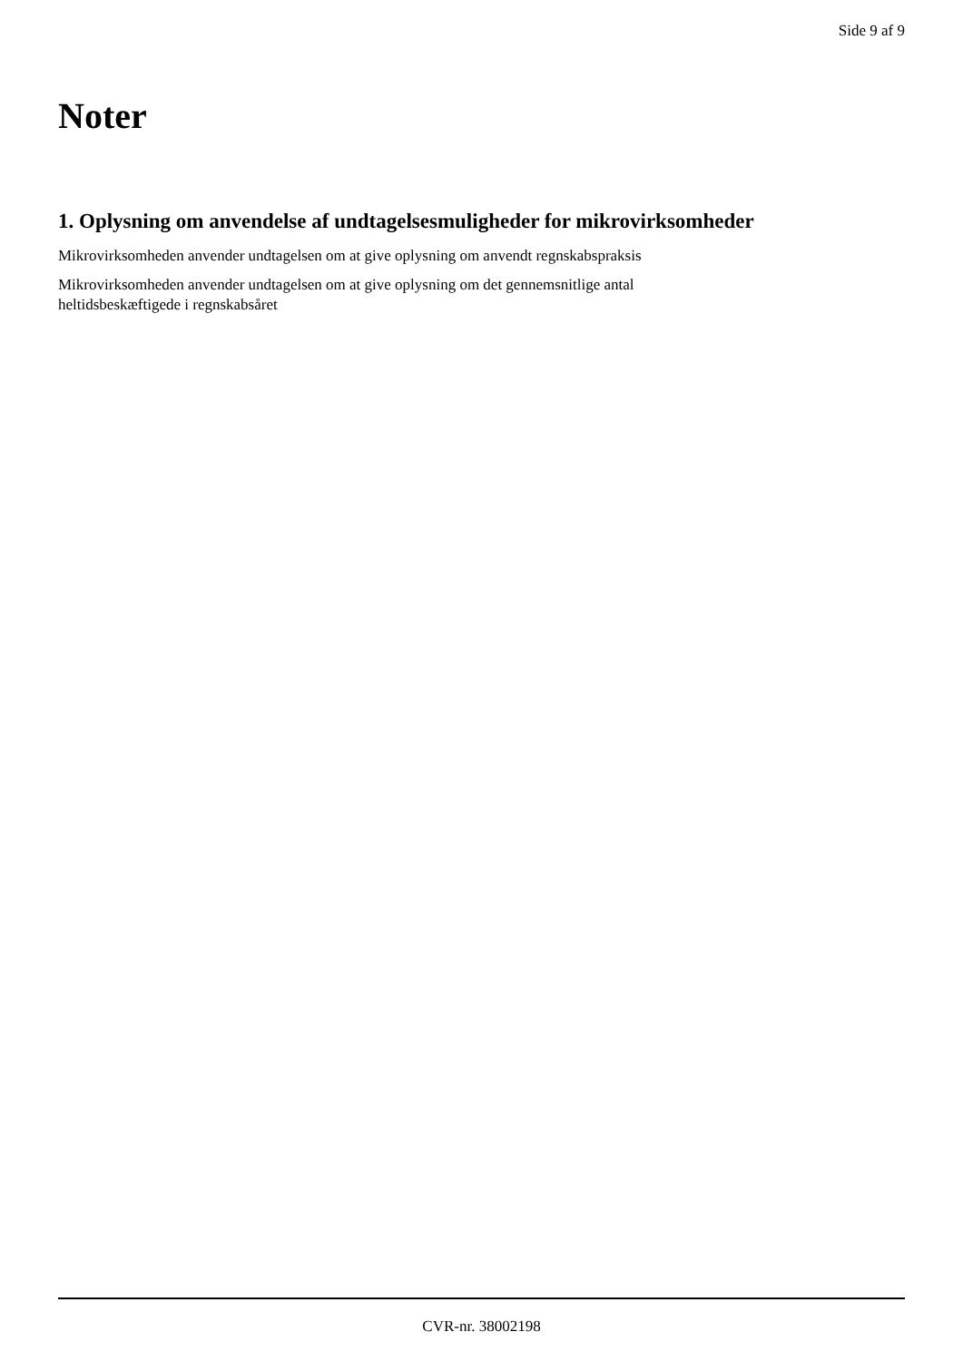Side 9 af 9
Noter
1. Oplysning om anvendelse af undtagelsesmuligheder for mikrovirksomheder
Mikrovirksomheden anvender undtagelsen om at give oplysning om anvendt regnskabspraksis
Mikrovirksomheden anvender undtagelsen om at give oplysning om det gennemsnitlige antal
heltidsbeskæftigede i regnskabsåret
CVR-nr. 38002198